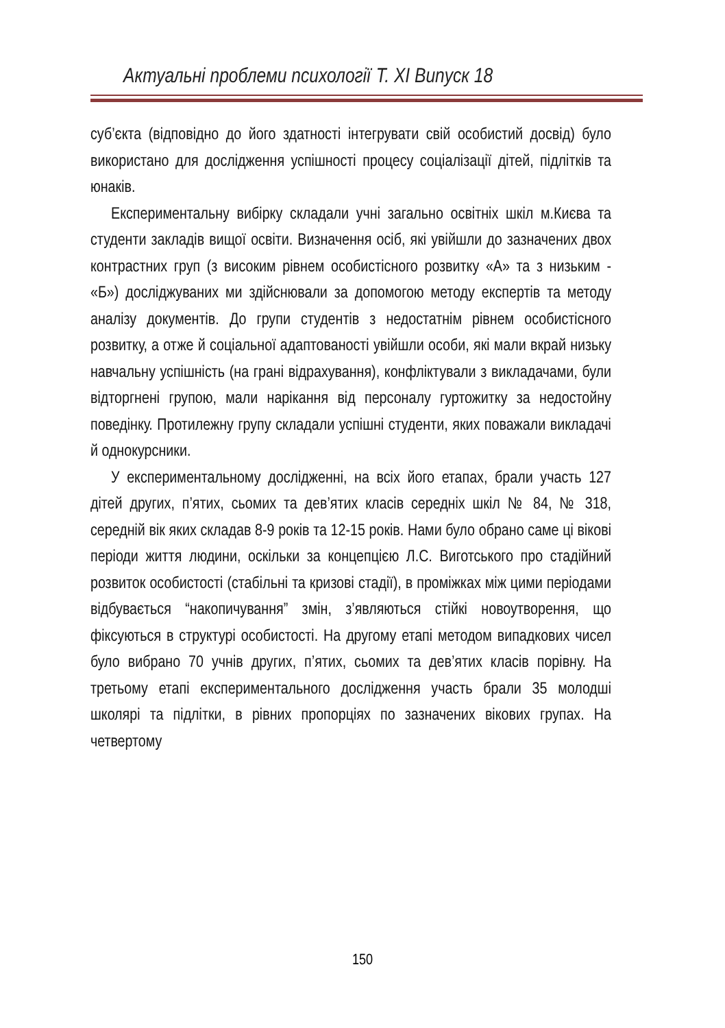Актуальні проблеми психології Т. ХІ Випуск 18
суб’єкта (відповідно до його здатності інтегрувати свій особистий досвід) було використано для дослідження успішності процесу соціалізації дітей, підлітків та юнаків.
Експериментальну вибірку складали учні загально освітніх шкіл м.Києва та студенти закладів вищої освіти. Визначення осіб, які увійшли до зазначених двох контрастних груп (з високим рівнем особистісного розвитку «А» та з низьким - «Б») досліджуваних ми здійснювали за допомогою методу експертів та методу аналізу документів. До групи студентів з недостатнім рівнем особистісного розвитку, а отже й соціальної адаптованості увійшли особи, які мали вкрай низьку навчальну успішність (на грані відрахування), конфліктували з викладачами, були відторгнені групою, мали нарікання від персоналу гуртожитку за недостойну поведінку. Протилежну групу складали успішні студенти, яких поважали викладачі й однокурсники.
У експериментальному дослідженні, на всіх його етапах, брали участь 127 дітей других, п’ятих, сьомих та дев’ятих класів середніх шкіл № 84, № 318, середній вік яких складав 8-9 років та 12-15 років. Нами було обрано саме ці вікові періоди життя людини, оскільки за концепцією Л.С. Виготського про стадійний розвиток особистості (стабільні та кризові стадії), в проміжках між цими періодами відбувається “накопичування” змін, з’являються стійкі новоутворення, що фіксуються в структурі особистості. На другому етапі методом випадкових чисел було вибрано 70 учнів других, п’ятих, сьомих та дев’ятих класів порівну. На третьому етапі експериментального дослідження участь брали 35 молодші школярі та підлітки, в рівних пропорціях по зазначених вікових групах. На четвертому
150